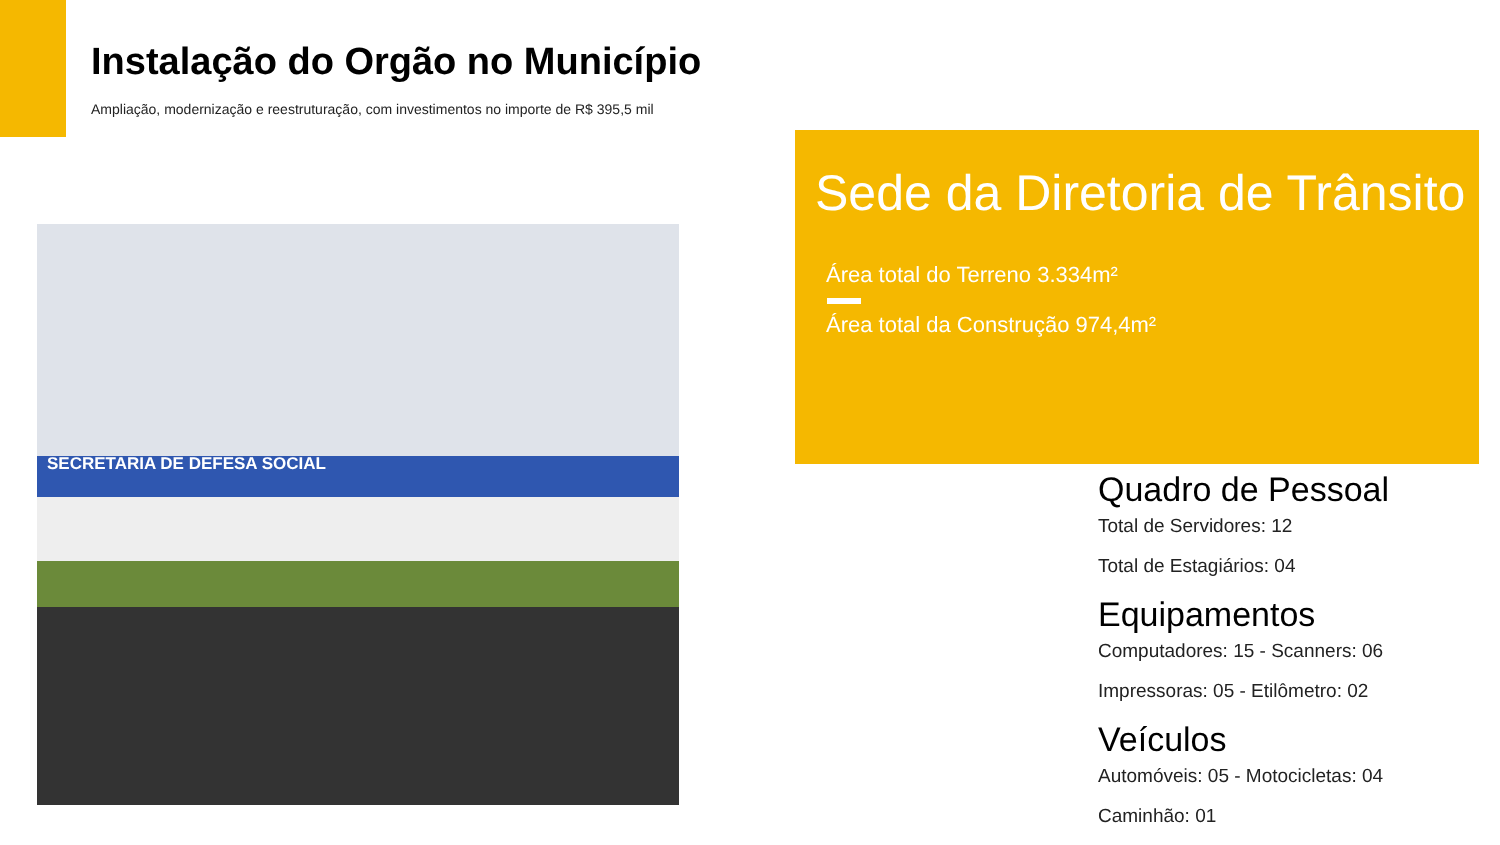Instalação do Orgão no Município
Ampliação, modernização e reestruturação, com investimentos no importe de R$ 395,5 mil
SECRETARIA DE DEFESA SOCIAL
Sede da Diretoria de Trânsito
Área total do Terreno 3.334m²
Área total da Construção 974,4m²
Quadro de Pessoal
Total de Servidores: 12
Total de Estagiários: 04
Equipamentos
Computadores: 15 - Scanners: 06
Impressoras: 05 - Etilômetro: 02
Veículos
Automóveis: 05 - Motocicletas: 04
Caminhão: 01